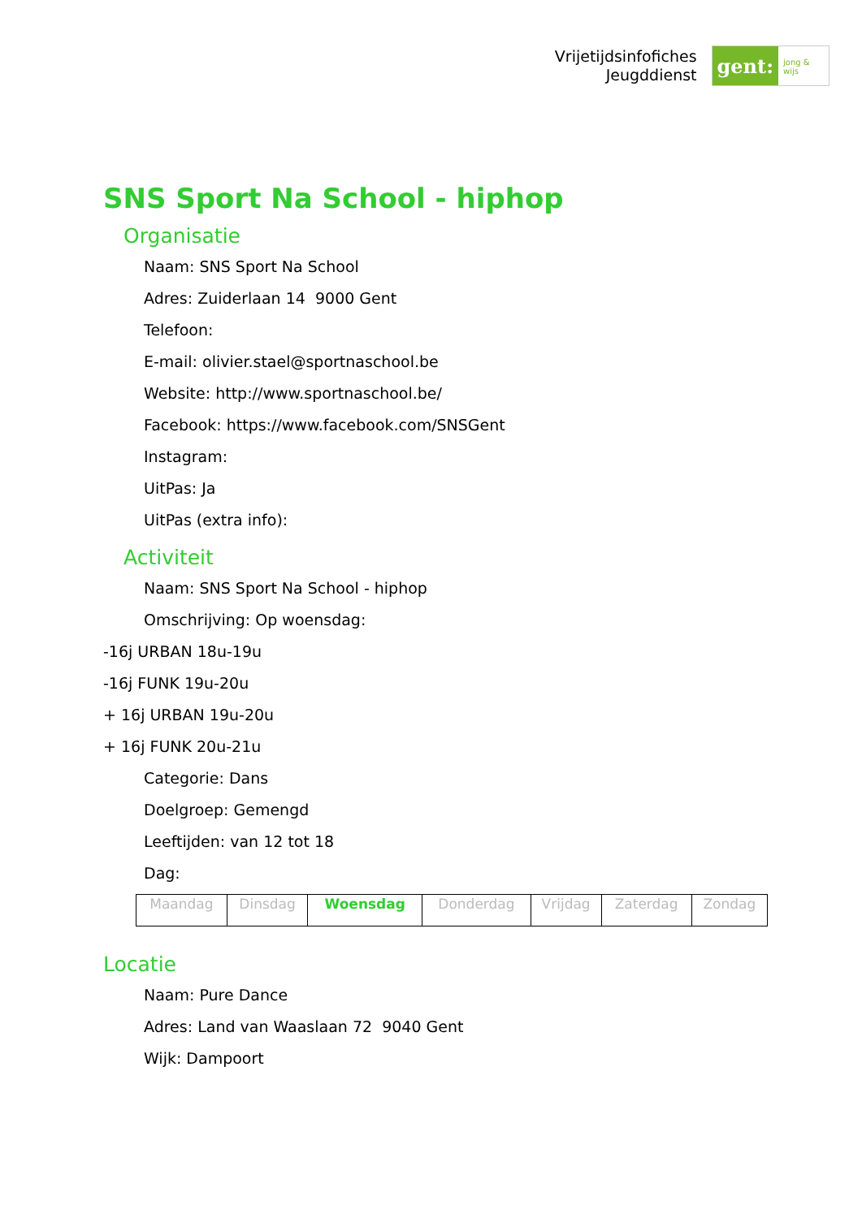Vrijetijdsinfofiches
Jeugddienst
gent:
jong & wijs
SNS Sport Na School - hiphop
Organisatie
Naam: SNS Sport Na School
Adres: Zuiderlaan 14 9000 Gent
Telefoon:
E-mail: olivier.stael@sportnaschool.be
Website: http://www.sportnaschool.be/
Facebook: https://www.facebook.com/SNSGent
Instagram:
UitPas: Ja
UitPas (extra info):
Activiteit
Naam: SNS Sport Na School - hiphop
Omschrijving: Op woensdag:
-16j URBAN 18u-19u
-16j FUNK 19u-20u
+ 16j URBAN 19u-20u
+ 16j FUNK 20u-21u
Categorie: Dans
Doelgroep: Gemengd
Leeftijden: van 12 tot 18
Dag:
| Maandag | Dinsdag | Woensdag | Donderdag | Vrijdag | Zaterdag | Zondag |
Locatie
Naam: Pure Dance
Adres: Land van Waaslaan 72 9040 Gent
Wijk: Dampoort